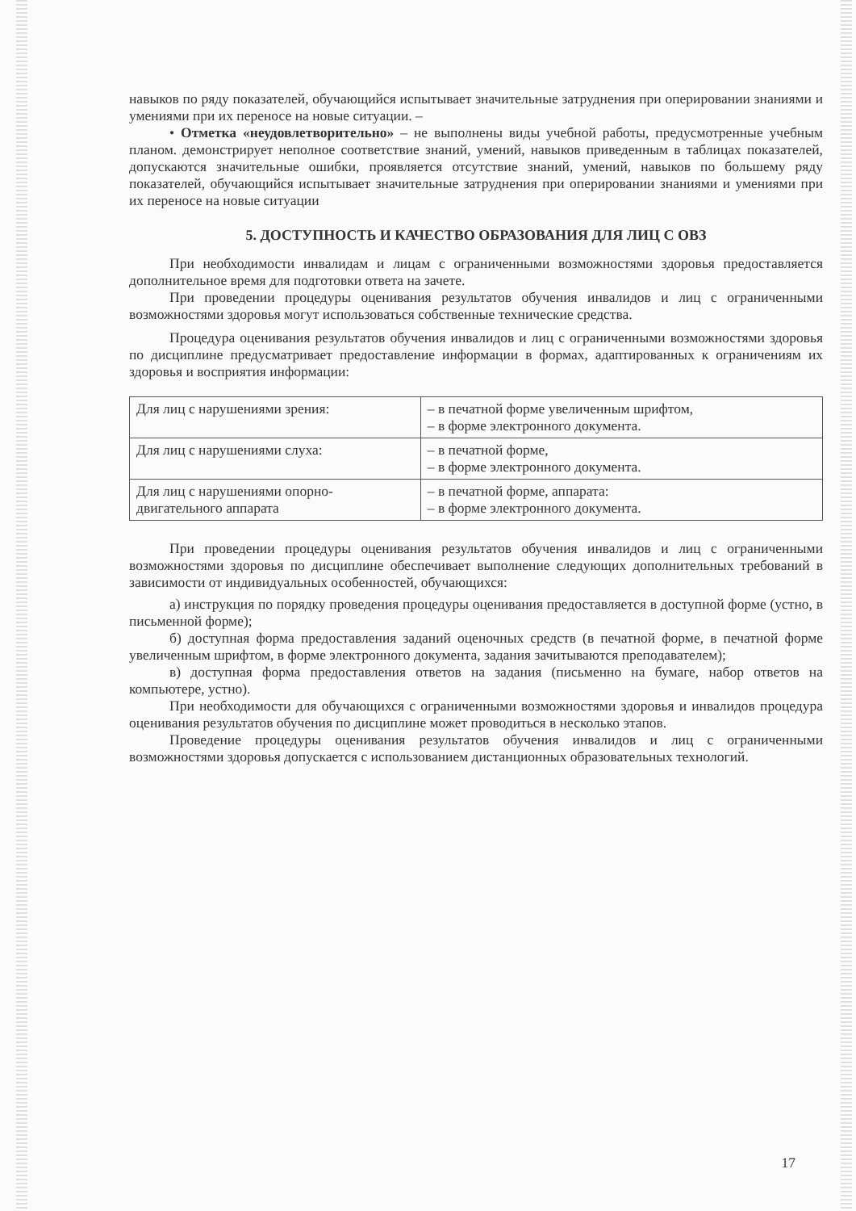навыков по ряду показателей, обучающийся испытывает значительные затруднения при оперировании знаниями и умениями при их переносе на новые ситуации. –
• Отметка «неудовлетворительно» – не выполнены виды учебной работы, предусмотренные учебным планом. демонстрирует неполное соответствие знаний, умений, навыков приведенным в таблицах показателей, допускаются значительные ошибки, проявляется отсутствие знаний, умений, навыков по большему ряду показателей, обучающийся испытывает значительные затруднения при оперировании знаниями и умениями при их переносе на новые ситуации
5. ДОСТУПНОСТЬ И КАЧЕСТВО ОБРАЗОВАНИЯ ДЛЯ ЛИЦ С ОВЗ
При необходимости инвалидам и лицам с ограниченными возможностями здоровья предоставляется дополнительное время для подготовки ответа на зачете.
При проведении процедуры оценивания результатов обучения инвалидов и лиц с ограниченными возможностями здоровья могут использоваться собственные технические средства.
Процедура оценивания результатов обучения инвалидов и лиц с ограниченными возможностями здоровья по дисциплине предусматривает предоставление информации в формах, адаптированных к ограничениям их здоровья и восприятия информации:
| Для лиц с нарушениями зрения: | – в печатной форме увеличенным шрифтом, – в форме электронного документа. |
| Для лиц с нарушениями слуха: | – в печатной форме, – в форме электронного документа. |
| Для лиц с нарушениями опорно-двигательного аппарата | – в печатной форме, аппарата: – в форме электронного документа. |
При проведении процедуры оценивания результатов обучения инвалидов и лиц с ограниченными возможностями здоровья по дисциплине обеспечивает выполнение следующих дополнительных требований в зависимости от индивидуальных особенностей, обучающихся:
а) инструкция по порядку проведения процедуры оценивания предоставляется в доступной форме (устно, в письменной форме);
б) доступная форма предоставления заданий оценочных средств (в печатной форме, в печатной форме увеличенным шрифтом, в форме электронного документа, задания зачитываются преподавателем);
в) доступная форма предоставления ответов на задания (письменно на бумаге, набор ответов на компьютере, устно).
При необходимости для обучающихся с ограниченными возможностями здоровья и инвалидов процедура оценивания результатов обучения по дисциплине может проводиться в несколько этапов.
Проведение процедуры оценивания результатов обучения инвалидов и лиц с ограниченными возможностями здоровья допускается с использованием дистанционных образовательных технологий.
17